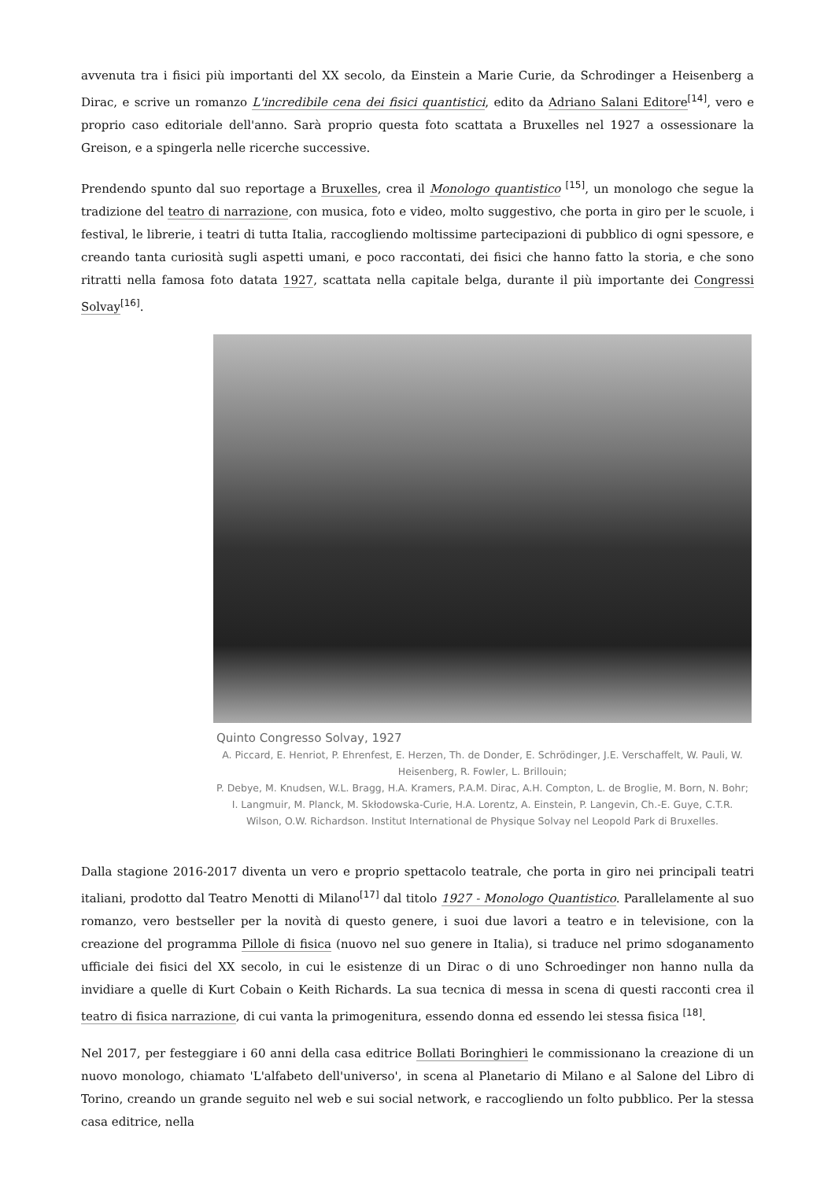avvenuta tra i fisici più importanti del XX secolo, da Einstein a Marie Curie, da Schrodinger a Heisenberg a Dirac, e scrive un romanzo L'incredibile cena dei fisici quantistici, edito da Adriano Salani Editore<sup>[14]</sup>, vero e proprio caso editoriale dell'anno. Sarà proprio questa foto scattata a Bruxelles nel 1927 a ossessionare la Greison, e a spingerla nelle ricerche successive.
Prendendo spunto dal suo reportage a Bruxelles, crea il Monologo quantistico <sup>[15]</sup>, un monologo che segue la tradizione del teatro di narrazione, con musica, foto e video, molto suggestivo, che porta in giro per le scuole, i festival, le librerie, i teatri di tutta Italia, raccogliendo moltissime partecipazioni di pubblico di ogni spessore, e creando tanta curiosità sugli aspetti umani, e poco raccontati, dei fisici che hanno fatto la storia, e che sono ritratti nella famosa foto datata 1927, scattata nella capitale belga, durante il più importante dei Congressi Solvay<sup>[16]</sup>.
Quinto Congresso Solvay, 1927
A. Piccard, E. Henriot, P. Ehrenfest, E. Herzen, Th. de Donder, E. Schrödinger, J.E. Verschaffelt, W. Pauli, W. Heisenberg, R. Fowler, L. Brillouin;
P. Debye, M. Knudsen, W.L. Bragg, H.A. Kramers, P.A.M. Dirac, A.H. Compton, L. de Broglie, M. Born, N. Bohr;
I. Langmuir, M. Planck, M. Skłodowska-Curie, H.A. Lorentz, A. Einstein, P. Langevin, Ch.-E. Guye, C.T.R. Wilson, O.W. Richardson. Institut International de Physique Solvay nel Leopold Park di Bruxelles.
Dalla stagione 2016-2017 diventa un vero e proprio spettacolo teatrale, che porta in giro nei principali teatri italiani, prodotto dal Teatro Menotti di Milano<sup>[17]</sup> dal titolo 1927 - Monologo Quantistico. Parallelamente al suo romanzo, vero bestseller per la novità di questo genere, i suoi due lavori a teatro e in televisione, con la creazione del programma Pillole di fisica (nuovo nel suo genere in Italia), si traduce nel primo sdoganamento ufficiale dei fisici del XX secolo, in cui le esistenze di un Dirac o di uno Schroedinger non hanno nulla da invidiare a quelle di Kurt Cobain o Keith Richards. La sua tecnica di messa in scena di questi racconti crea il teatro di fisica narrazione, di cui vanta la primogenitura, essendo donna ed essendo lei stessa fisica <sup>[18]</sup>.
Nel 2017, per festeggiare i 60 anni della casa editrice Bollati Boringhieri le commissionano la creazione di un nuovo monologo, chiamato 'L'alfabeto dell'universo', in scena al Planetario di Milano e al Salone del Libro di Torino, creando un grande seguito nel web e sui social network, e raccogliendo un folto pubblico. Per la stessa casa editrice, nella